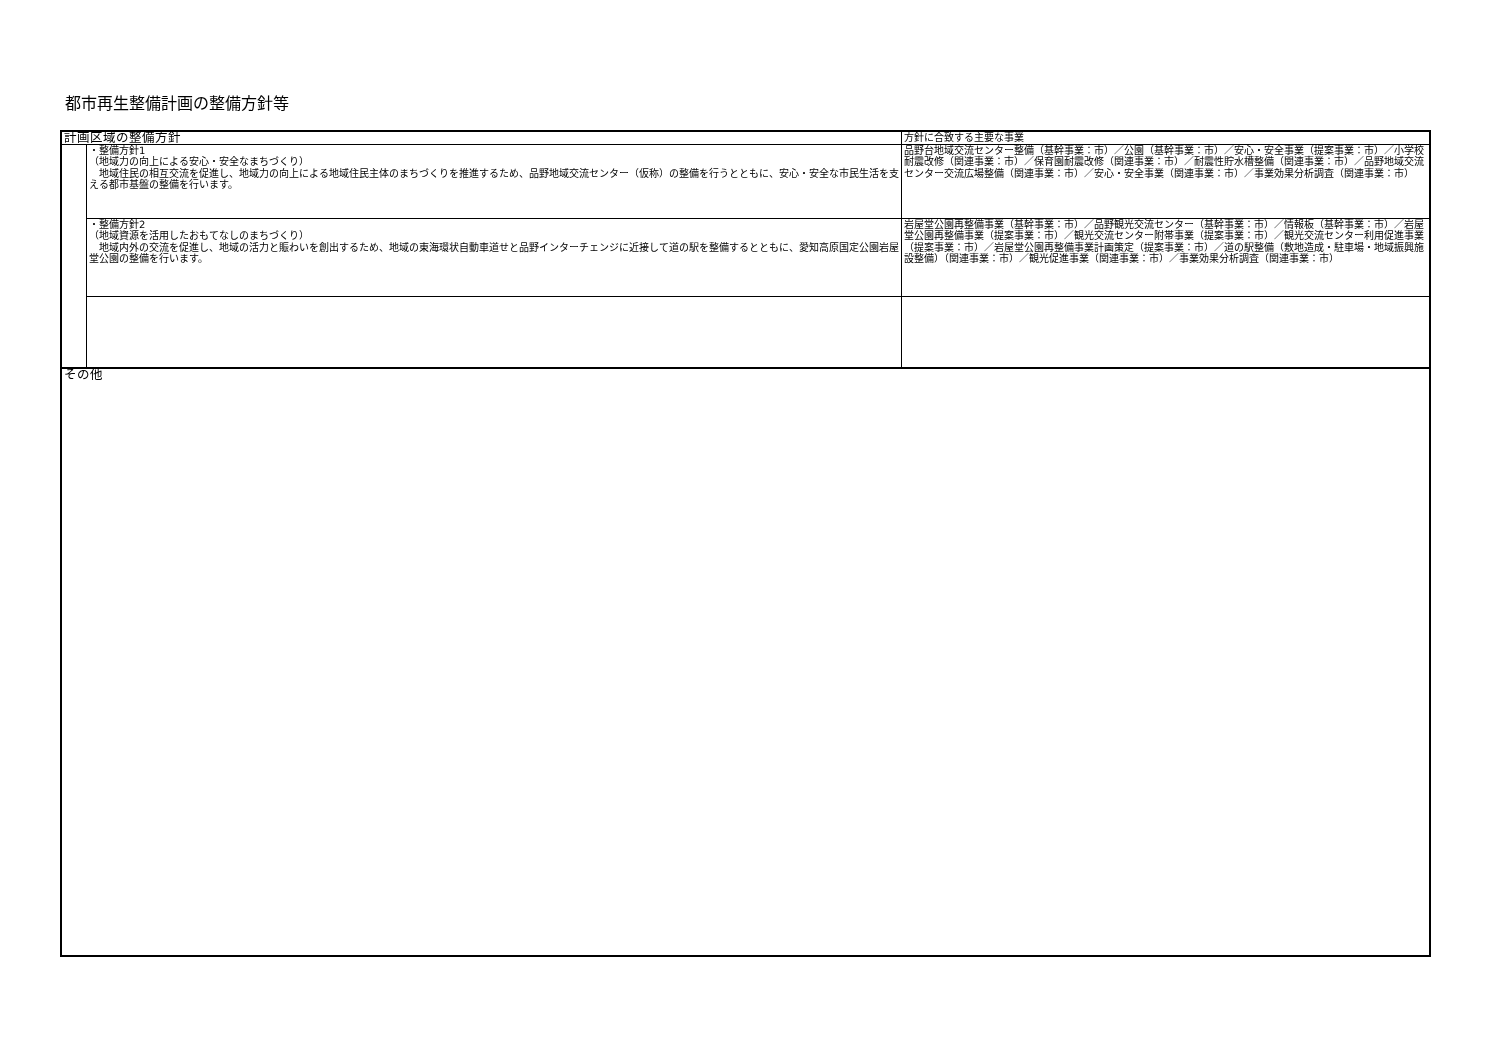都市再生整備計画の整備方針等
| 計画区域の整備方針 | | 方針に合致する主要な事業 |
| | ・整備方針1 （地域力の向上による安心・安全なまちづくり） 地域住民の相互交流を促進し、地域力の向上による地域住民主体のまちづくりを推進するため、品野地域交流センター（仮称）の整備を行うとともに、安心・安全な市民生活を支える都市基盤の整備を行います。 | 品野台地域交流センター整備（基幹事業：市）／公園（基幹事業：市）／安心・安全事業（提案事業：市）／小学校耐震改修（関連事業：市）／保育園耐震改修（関連事業：市）／耐震性貯水槽整備（関連事業：市）／品野地域交流センター交流広場整備（関連事業：市）／安心・安全事業（関連事業：市）／事業効果分析調査（関連事業：市） |
| | ・整備方針2 （地域資源を活用したおもてなしのまちづくり） 地域内外の交流を促進し、地域の活力と賑わいを創出するため、地域の東海環状自動車道せと品野インターチェンジに近接して道の駅を整備するとともに、愛知高原国定公園岩屋堂公園の整備を行います。 | 岩屋堂公園再整備事業（基幹事業：市）／品野観光交流センター（基幹事業：市）／情報板（基幹事業：市）／岩屋堂公園再整備事業（提案事業：市）／観光交流センター附帯事業（提案事業：市）／観光交流センター利用促進事業（提案事業：市）／岩屋堂公園再整備事業計画策定（提案事業：市）／道の駅整備（敷地造成・駐車場・地域振興施設整備）（関連事業：市）／観光促進事業（関連事業：市）／事業効果分析調査（関連事業：市） |
| その他 | | |